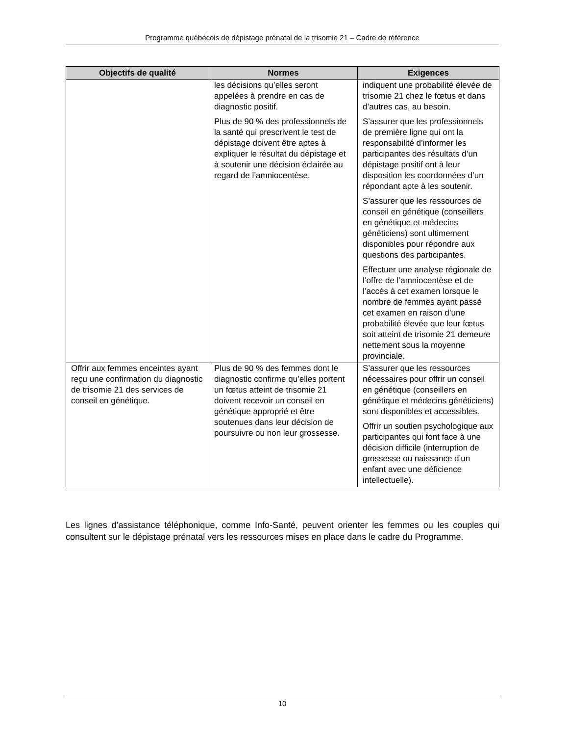Programme québécois de dépistage prénatal de la trisomie 21 – Cadre de référence
| Objectifs de qualité | Normes | Exigences |
| --- | --- | --- |
| | les décisions qu’elles seront appelées à prendre en cas de diagnostic positif. Plus de 90 % des professionnels de la santé qui prescrivent le test de dépistage doivent être aptes à expliquer le résultat du dépistage et à soutenir une décision éclairée au regard de l’amniocentèse. | indiquent une probabilité élevée de trisomie 21 chez le fœtus et dans d’autres cas, au besoin. S’assurer que les professionnels de première ligne qui ont la responsabilité d’informer les participantes des résultats d’un dépistage positif ont à leur disposition les coordonnées d’un répondant apte à les soutenir. S’assurer que les ressources de conseil en génétique (conseillers en génétique et médecins généticiens) sont ultimement disponibles pour répondre aux questions des participantes. Effectuer une analyse régionale de l’offre de l’amniocentèse et de l’accès à cet examen lorsque le nombre de femmes ayant passé cet examen en raison d’une probabilité élevée que leur fœtus soit atteint de trisomie 21 demeure nettement sous la moyenne provinciale. |
| Offrir aux femmes enceintes ayant reçu une confirmation du diagnostic de trisomie 21 des services de conseil en génétique. | Plus de 90 % des femmes dont le diagnostic confirme qu’elles portent un fœtus atteint de trisomie 21 doivent recevoir un conseil en génétique approprié et être soutenues dans leur décision de poursuivre ou non leur grossesse. | S’assurer que les ressources nécessaires pour offrir un conseil en génétique (conseillers en génétique et médecins généticiens) sont disponibles et accessibles. Offrir un soutien psychologique aux participantes qui font face à une décision difficile (interruption de grossesse ou naissance d’un enfant avec une déficience intellectuelle). |
Les lignes d’assistance téléphonique, comme Info-Santé, peuvent orienter les femmes ou les couples qui consultent sur le dépistage prénatal vers les ressources mises en place dans le cadre du Programme.
10